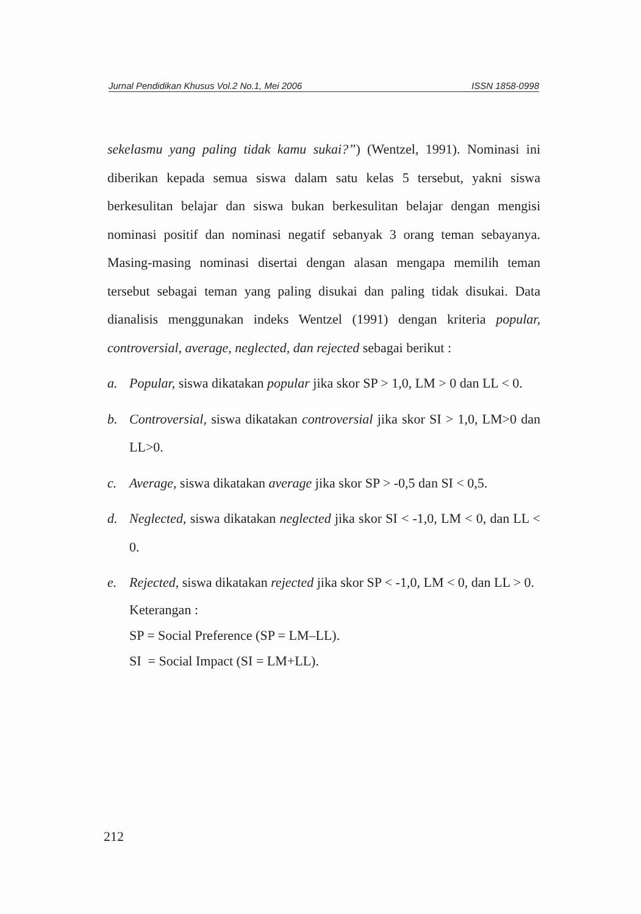Jurnal Pendidikan Khusus Vol.2 No.1, Mei 2006 ISSN 1858-0998
sekelasmu yang paling tidak kamu sukai?”) (Wentzel, 1991). Nominasi ini diberikan kepada semua siswa dalam satu kelas 5 tersebut, yakni siswa berkesulitan belajar dan siswa bukan berkesulitan belajar dengan mengisi nominasi positif dan nominasi negatif sebanyak 3 orang teman sebayanya. Masing-masing nominasi disertai dengan alasan mengapa memilih teman tersebut sebagai teman yang paling disukai dan paling tidak disukai. Data dianalisis menggunakan indeks Wentzel (1991) dengan kriteria popular, controversial, average, neglected, dan rejected sebagai berikut :
a. Popular, siswa dikatakan popular jika skor SP > 1,0, LM > 0 dan LL < 0.
b. Controversial, siswa dikatakan controversial jika skor SI > 1,0, LM>0 dan LL>0.
c. Average, siswa dikatakan average jika skor SP > -0,5 dan SI < 0,5.
d. Neglected, siswa dikatakan neglected jika skor SI < -1,0, LM < 0, dan LL < 0.
e. Rejected, siswa dikatakan rejected jika skor SP < -1,0, LM < 0, dan LL > 0.
Keterangan :
SP = Social Preference (SP = LM–LL).
SI = Social Impact (SI = LM+LL).
212